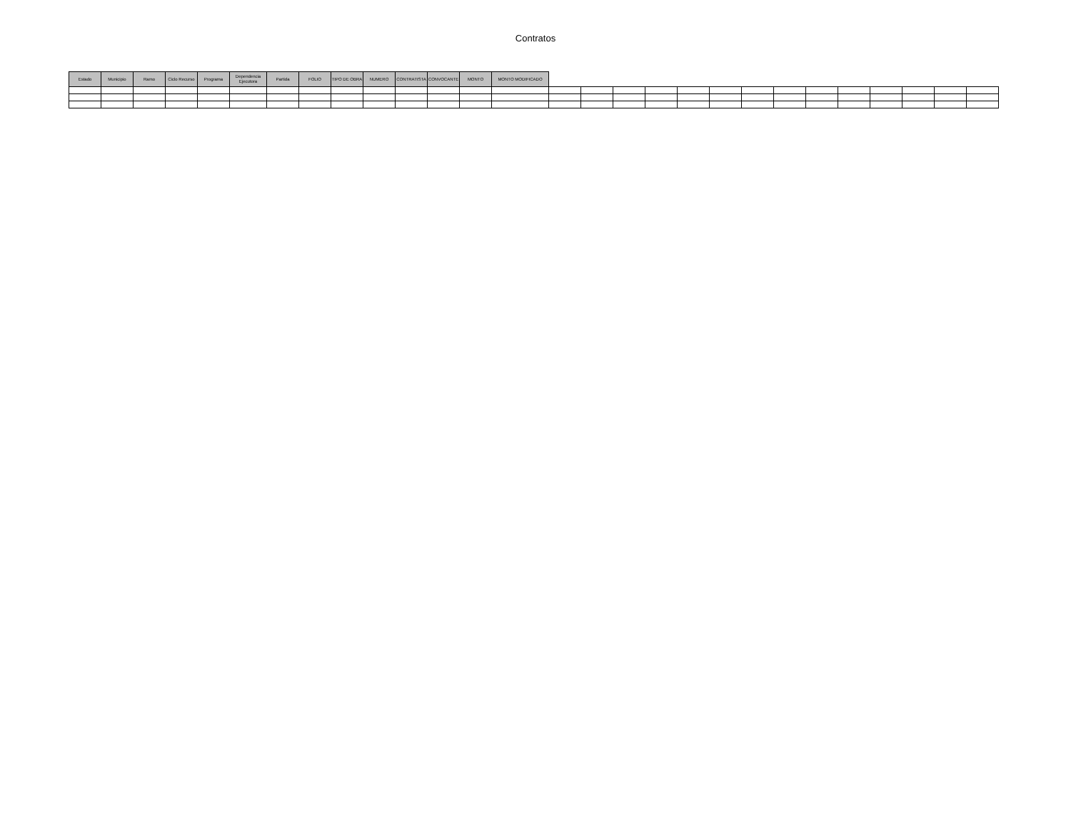Contratos
| Estado | Municipio | Ramo | Ciclo Recurso | Programa | Dependencia Ejecutora | Partida | FOLIO | TIPO DE OBRA | NUMERO | CONTRATISTA | CONVOCANTE | MONTO | MONTO MODIFICADO | | | | | | | | | | | | | | |
| --- | --- | --- | --- | --- | --- | --- | --- | --- | --- | --- | --- | --- | --- | --- | --- | --- | --- | --- | --- | --- | --- | --- | --- | --- | --- | --- | --- |